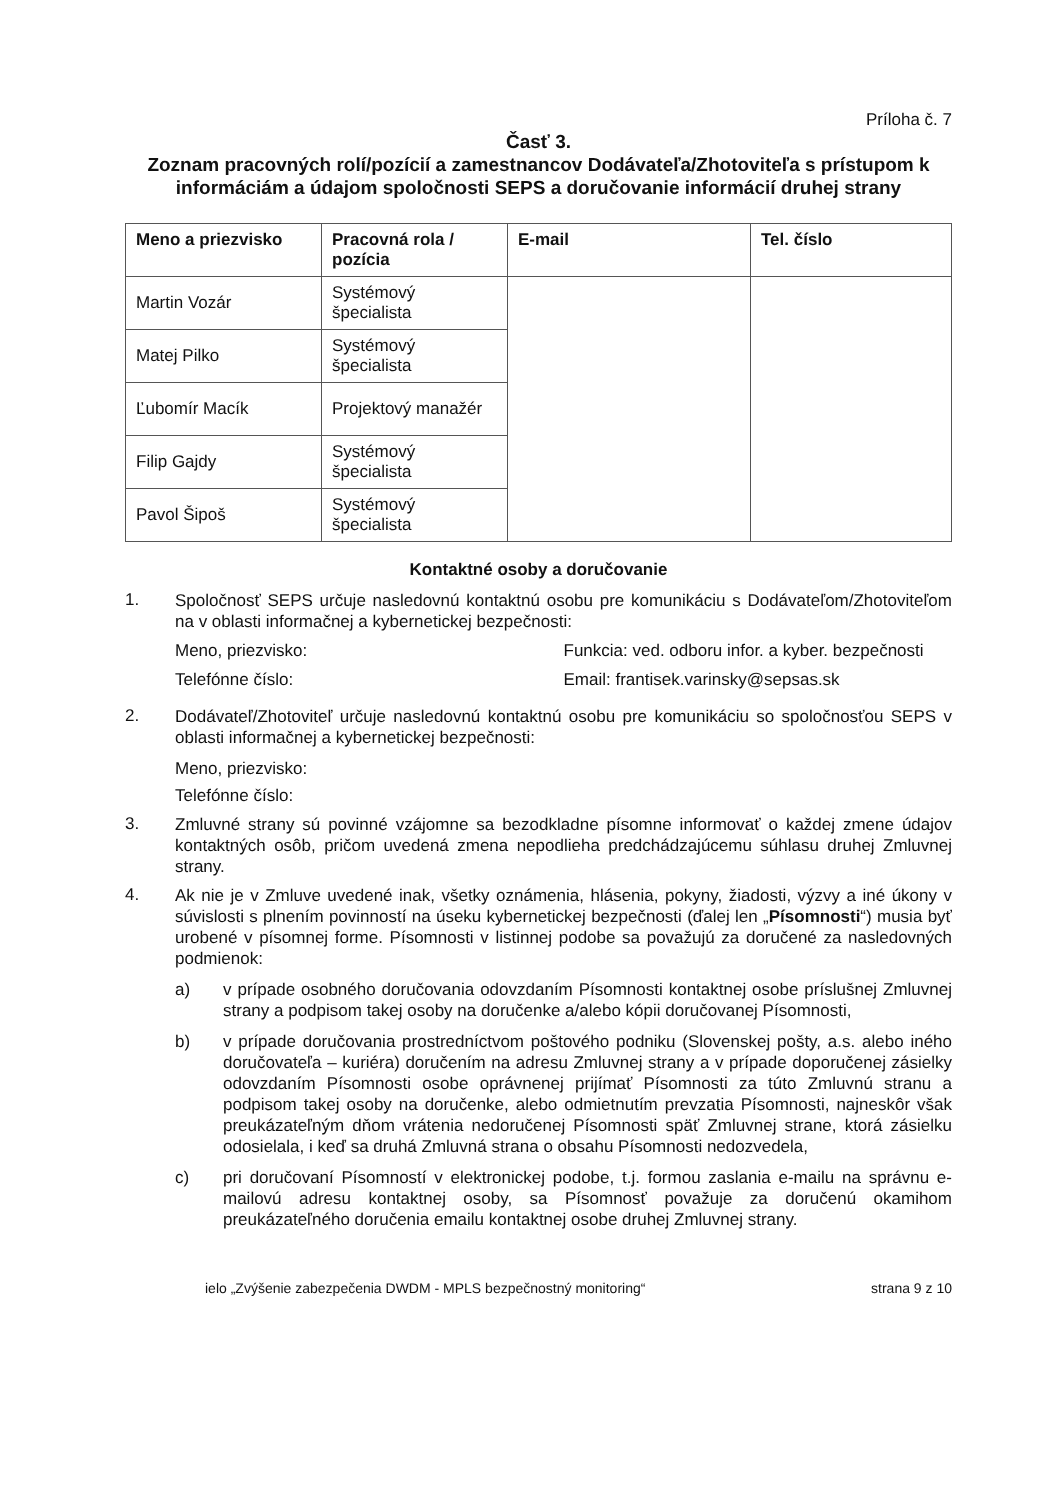Príloha č. 7
Časť 3.
Zoznam pracovných rolí/pozícií a zamestnancov Dodávateľa/Zhotoviteľa s prístupom k informáciám a údajom spoločnosti SEPS a doručovanie informácií druhej strany
| Meno a priezvisko | Pracovná rola / pozícia | E-mail | Tel. číslo |
| --- | --- | --- | --- |
| Martin Vozár | Systémový špecialista | | |
| Matej Pilko | Systémový špecialista | | |
| Ľubomír Macík | Projektový manažér | | |
| Filip Gajdy | Systémový špecialista | | |
| Pavol Šipoš | Systémový špecialista | | |
Kontaktné osoby a doručovanie
1.
Spoločnosť SEPS určuje nasledovnú kontaktnú osobu pre komunikáciu s Dodávateľom/Zhotoviteľom na v oblasti informačnej a kybernetickej bezpečnosti:
Meno, priezvisko: Funkcia: ved. odboru infor. a kyber. bezpečnosti
Telefónne číslo: Email: frantisek.varinsky@sepsas.sk
2.
Dodávateľ/Zhotoviteľ určuje nasledovnú kontaktnú osobu pre komunikáciu so spoločnosťou SEPS v oblasti informačnej a kybernetickej bezpečnosti:
Meno, priezvisko:
Telefónne číslo:
3.
Zmluvné strany sú povinné vzájomne sa bezodkladne písomne informovať o každej zmene údajov kontaktných osôb, pričom uvedená zmena nepodlieha predchádzajúcemu súhlasu druhej Zmluvnej strany.
4.
Ak nie je v Zmluve uvedené inak, všetky oznámenia, hlásenia, pokyny, žiadosti, výzvy a iné úkony v súvislosti s plnením povinností na úseku kybernetickej bezpečnosti (ďalej len „Písomnosti“) musia byť urobené v písomnej forme. Písomnosti v listinnej podobe sa považujú za doručené za nasledovných podmienok:
a)
v prípade osobného doručovania odovzdaním Písomnosti kontaktnej osobe príslušnej Zmluvnej strany a podpisom takej osoby na doručenke a/alebo kópii doručovanej Písomnosti,
b)
v prípade doručovania prostredníctvom poštového podniku (Slovenskej pošty, a.s. alebo iného doručovateľa – kuriéra) doručením na adresu Zmluvnej strany a v prípade doporučenej zásielky odovzdaním Písomnosti osobe oprávnenej prijímať Písomnosti za túto Zmluvnú stranu a podpisom takej osoby na doručenke, alebo odmietnutím prevzatia Písomnosti, najneskôr však preukázateľným dňom vrátenia nedoručenej Písomnosti späť Zmluvnej strane, ktorá zásielku odosielala, i keď sa druhá Zmluvná strana o obsahu Písomnosti nedozvedela,
c)
pri doručovaní Písomností v elektronickej podobe, t.j. formou zaslania e-mailu na správnu e-mailovú adresu kontaktnej osoby, sa Písomnosť považuje za doručenú okamihom preukázateľného doručenia emailu kontaktnej osobe druhej Zmluvnej strany.
ielo „Zvýšenie zabezpečenia DWDM - MPLS bezpečnostný monitoring“strana 9 z 10